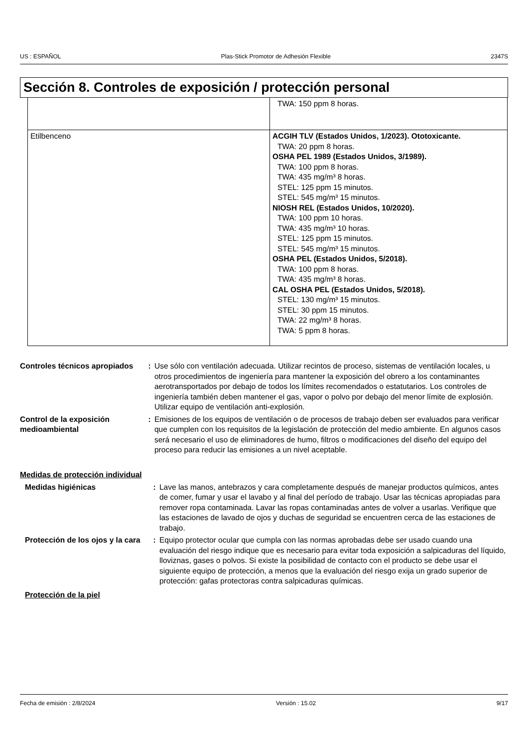US : ESPAÑOL Plas-Stick Promotor de Adhesión Flexible 2347S
Sección 8. Controles de exposición / protección personal
| | TWA: 150 ppm 8 horas. |
| Etilbenceno | ACGIH TLV (Estados Unidos, 1/2023). Ototoxicante. TWA: 20 ppm 8 horas. OSHA PEL 1989 (Estados Unidos, 3/1989). TWA: 100 ppm 8 horas. TWA: 435 mg/m³ 8 horas. STEL: 125 ppm 15 minutos. STEL: 545 mg/m³ 15 minutos. NIOSH REL (Estados Unidos, 10/2020). TWA: 100 ppm 10 horas. TWA: 435 mg/m³ 10 horas. STEL: 125 ppm 15 minutos. STEL: 545 mg/m³ 15 minutos. OSHA PEL (Estados Unidos, 5/2018). TWA: 100 ppm 8 horas. TWA: 435 mg/m³ 8 horas. CAL OSHA PEL (Estados Unidos, 5/2018). STEL: 130 mg/m³ 15 minutos. STEL: 30 ppm 15 minutos. TWA: 22 mg/m³ 8 horas. TWA: 5 ppm 8 horas. |
| Controles técnicos apropiados | : | Use sólo con ventilación adecuada. Utilizar recintos de proceso, sistemas de ventilación locales, u otros procedimientos de ingeniería para mantener la exposición del obrero a los contaminantes aerotransportados por debajo de todos los límites recomendados o estatutarios. Los controles de ingeniería también deben mantener el gas, vapor o polvo por debajo del menor límite de explosión. Utilizar equipo de ventilación anti-explosión. |
| Control de la exposición medioambiental | : | Emisiones de los equipos de ventilación o de procesos de trabajo deben ser evaluados para verificar que cumplen con los requisitos de la legislación de protección del medio ambiente. En algunos casos será necesario el uso de eliminadores de humo, filtros o modificaciones del diseño del equipo del proceso para reducir las emisiones a un nivel aceptable. |
Medidas de protección individual
| Medidas higiénicas | : | Lave las manos, antebrazos y cara completamente después de manejar productos químicos, antes de comer, fumar y usar el lavabo y al final del período de trabajo. Usar las técnicas apropiadas para remover ropa contaminada. Lavar las ropas contaminadas antes de volver a usarlas. Verifique que las estaciones de lavado de ojos y duchas de seguridad se encuentren cerca de las estaciones de trabajo. |
| Protección de los ojos y la cara | : | Equipo protector ocular que cumpla con las normas aprobadas debe ser usado cuando una evaluación del riesgo indique que es necesario para evitar toda exposición a salpicaduras del líquido, lloviznas, gases o polvos. Si existe la posibilidad de contacto con el producto se debe usar el siguiente equipo de protección, a menos que la evaluación del riesgo exija un grado superior de protección: gafas protectoras contra salpicaduras químicas. |
Protección de la piel
Fecha de emisión : 2/8/2024 Versión : 15.02 9/17